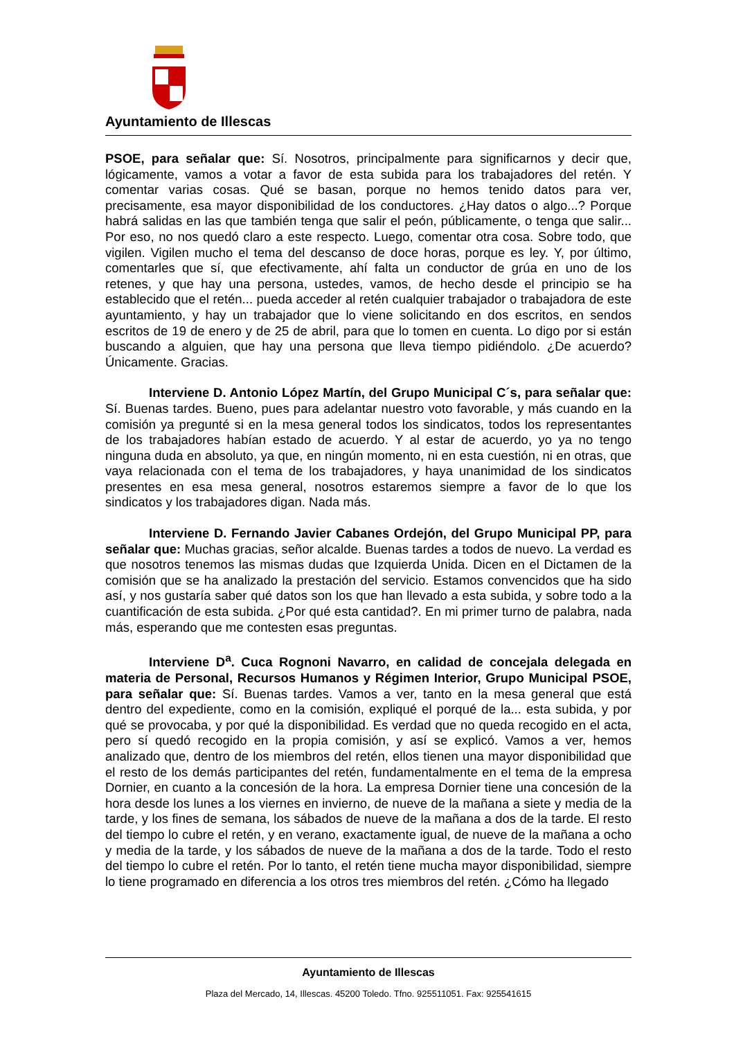Ayuntamiento de Illescas
PSOE, para señalar que: Sí. Nosotros, principalmente para significarnos y decir que, lógicamente, vamos a votar a favor de esta subida para los trabajadores del retén. Y comentar varias cosas. Qué se basan, porque no hemos tenido datos para ver, precisamente, esa mayor disponibilidad de los conductores. ¿Hay datos o algo...? Porque habrá salidas en las que también tenga que salir el peón, públicamente, o tenga que salir... Por eso, no nos quedó claro a este respecto. Luego, comentar otra cosa. Sobre todo, que vigilen. Vigilen mucho el tema del descanso de doce horas, porque es ley. Y, por último, comentarles que sí, que efectivamente, ahí falta un conductor de grúa en uno de los retenes, y que hay una persona, ustedes, vamos, de hecho desde el principio se ha establecido que el retén... pueda acceder al retén cualquier trabajador o trabajadora de este ayuntamiento, y hay un trabajador que lo viene solicitando en dos escritos, en sendos escritos de 19 de enero y de 25 de abril, para que lo tomen en cuenta. Lo digo por si están buscando a alguien, que hay una persona que lleva tiempo pidiéndolo. ¿De acuerdo? Únicamente. Gracias.
Interviene D. Antonio López Martín, del Grupo Municipal C´s, para señalar que: Sí. Buenas tardes. Bueno, pues para adelantar nuestro voto favorable, y más cuando en la comisión ya pregunté si en la mesa general todos los sindicatos, todos los representantes de los trabajadores habían estado de acuerdo. Y al estar de acuerdo, yo ya no tengo ninguna duda en absoluto, ya que, en ningún momento, ni en esta cuestión, ni en otras, que vaya relacionada con el tema de los trabajadores, y haya unanimidad de los sindicatos presentes en esa mesa general, nosotros estaremos siempre a favor de lo que los sindicatos y los trabajadores digan. Nada más.
Interviene D. Fernando Javier Cabanes Ordejón, del Grupo Municipal PP, para señalar que: Muchas gracias, señor alcalde. Buenas tardes a todos de nuevo. La verdad es que nosotros tenemos las mismas dudas que Izquierda Unida. Dicen en el Dictamen de la comisión que se ha analizado la prestación del servicio. Estamos convencidos que ha sido así, y nos gustaría saber qué datos son los que han llevado a esta subida, y sobre todo a la cuantificación de esta subida. ¿Por qué esta cantidad?. En mi primer turno de palabra, nada más, esperando que me contesten esas preguntas.
Interviene D<sup>a</sup>. Cuca Rognoni Navarro, en calidad de concejala delegada en materia de Personal, Recursos Humanos y Régimen Interior, Grupo Municipal PSOE, para señalar que: Sí. Buenas tardes. Vamos a ver, tanto en la mesa general que está dentro del expediente, como en la comisión, expliqué el porqué de la... esta subida, y por qué se provocaba, y por qué la disponibilidad. Es verdad que no queda recogido en el acta, pero sí quedó recogido en la propia comisión, y así se explicó. Vamos a ver, hemos analizado que, dentro de los miembros del retén, ellos tienen una mayor disponibilidad que el resto de los demás participantes del retén, fundamentalmente en el tema de la empresa Dornier, en cuanto a la concesión de la hora. La empresa Dornier tiene una concesión de la hora desde los lunes a los viernes en invierno, de nueve de la mañana a siete y media de la tarde, y los fines de semana, los sábados de nueve de la mañana a dos de la tarde. El resto del tiempo lo cubre el retén, y en verano, exactamente igual, de nueve de la mañana a ocho y media de la tarde, y los sábados de nueve de la mañana a dos de la tarde. Todo el resto del tiempo lo cubre el retén. Por lo tanto, el retén tiene mucha mayor disponibilidad, siempre lo tiene programado en diferencia a los otros tres miembros del retén. ¿Cómo ha llegado
Ayuntamiento de Illescas
Plaza del Mercado, 14, Illescas. 45200 Toledo. Tfno. 925511051. Fax: 925541615